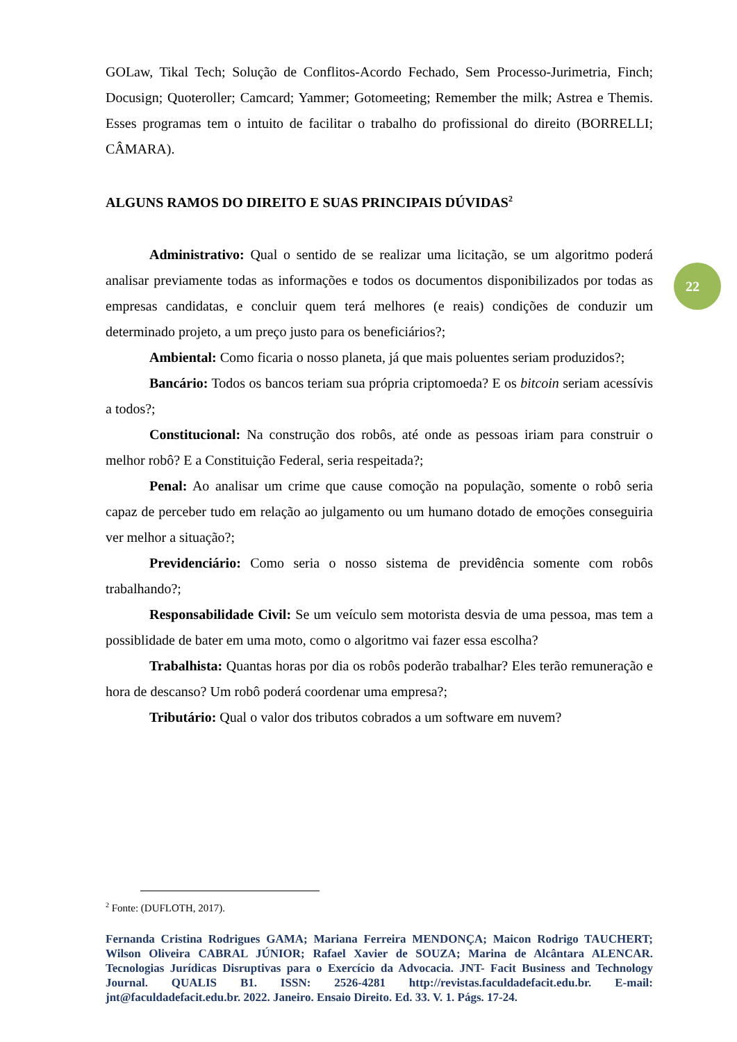GOLaw, Tikal Tech; Solução de Conflitos-Acordo Fechado, Sem Processo-Jurimetria, Finch; Docusign; Quoteroller; Camcard; Yammer; Gotomeeting; Remember the milk; Astrea e Themis. Esses programas tem o intuito de facilitar o trabalho do profissional do direito (BORRELLI; CÂMARA).
ALGUNS RAMOS DO DIREITO E SUAS PRINCIPAIS DÚVIDAS<sup>2</sup>
Administrativo: Qual o sentido de se realizar uma licitação, se um algoritmo poderá analisar previamente todas as informações e todos os documentos disponibilizados por todas as empresas candidatas, e concluir quem terá melhores (e reais) condições de conduzir um determinado projeto, a um preço justo para os beneficiários?;
Ambiental: Como ficaria o nosso planeta, já que mais poluentes seriam produzidos?;
Bancário: Todos os bancos teriam sua própria criptomoeda? E os bitcoin seriam acessívis a todos?;
Constitucional: Na construção dos robôs, até onde as pessoas iriam para construir o melhor robô? E a Constituição Federal, seria respeitada?;
Penal: Ao analisar um crime que cause comoção na população, somente o robô seria capaz de perceber tudo em relação ao julgamento ou um humano dotado de emoções conseguiria ver melhor a situação?;
Previdenciário: Como seria o nosso sistema de previdência somente com robôs trabalhando?;
Responsabilidade Civil: Se um veículo sem motorista desvia de uma pessoa, mas tem a possiblidade de bater em uma moto, como o algoritmo vai fazer essa escolha?
Trabalhista: Quantas horas por dia os robôs poderão trabalhar? Eles terão remuneração e hora de descanso? Um robô poderá coordenar uma empresa?;
Tributário: Qual o valor dos tributos cobrados a um software em nuvem?
22
<sup>2</sup> Fonte: (DUFLOTH, 2017).
Fernanda Cristina Rodrigues GAMA; Mariana Ferreira MENDONÇA; Maicon Rodrigo TAUCHERT; Wilson Oliveira CABRAL JÚNIOR; Rafael Xavier de SOUZA; Marina de Alcântara ALENCAR. Tecnologias Jurídicas Disruptivas para o Exercício da Advocacia. JNT- Facit Business and Technology Journal. QUALIS B1. ISSN: 2526-4281 http://revistas.faculdadefacit.edu.br. E-mail: jnt@faculdadefacit.edu.br. 2022. Janeiro. Ensaio Direito. Ed. 33. V. 1. Págs. 17-24.